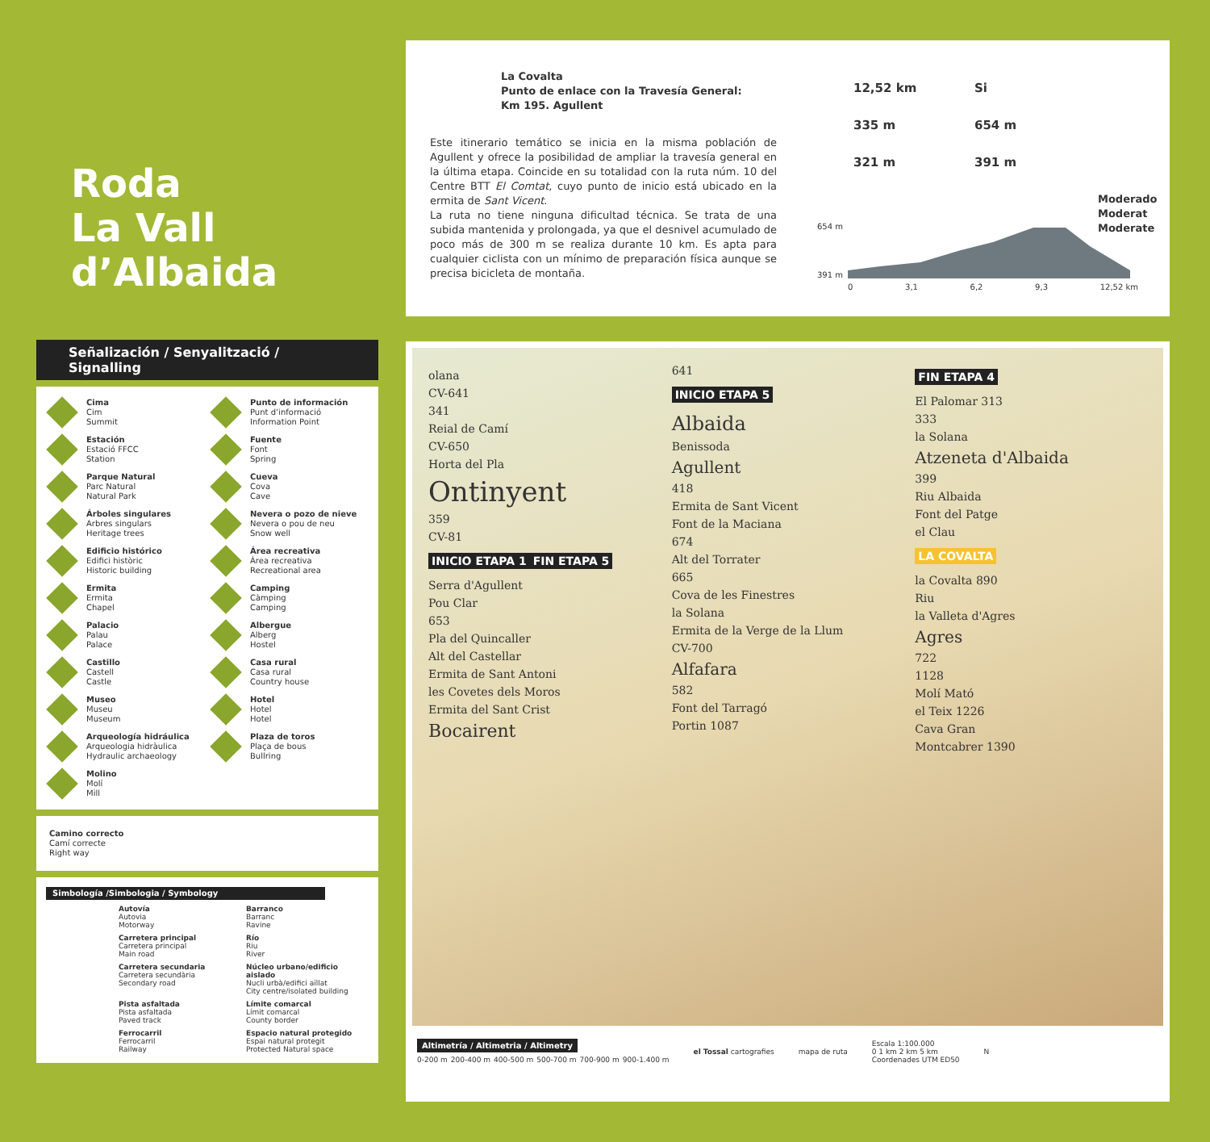Roda
La Vall
d’Albaida
La Covalta
Punto de enlace con la Travesía General:
Km 195. Agullent
Este itinerario temático se inicia en la misma población de Agullent y ofrece la posibilidad de ampliar la travesía general en la última etapa. Coincide en su totalidad con la ruta núm. 10 del Centre BTT El Comtat, cuyo punto de inicio está ubicado en la ermita de Sant Vicent.
La ruta no tiene ninguna dificultad técnica. Se trata de una subida mantenida y prolongada, ya que el desnivel acumulado de poco más de 300 m se realiza durante 10 km. Es apta para cualquier ciclista con un mínimo de preparación física aunque se precisa bicicleta de montaña.
12,52 km
Si
335 m
654 m
321 m
391 m
Moderado
Moderat
Moderate
654 m
391 m
0 3,1 6,2 9,3 12,52 km
Señalización / Senyalització / Signalling
Cima
Cim
Summit
Punto de información
Punt d’informació
Information Point
Estación
Estació FFCC
Station
Fuente
Font
Spring
Parque Natural
Parc Natural
Natural Park
Cueva
Cova
Cave
Árboles singulares
Arbres singulars
Heritage trees
Nevera o pozo de nieve
Nevera o pou de neu
Snow well
Edificio histórico
Edifici històric
Historic building
Área recreativa
Àrea recreativa
Recreational area
Ermita
Ermita
Chapel
Camping
Càmping
Camping
Palacio
Palau
Palace
Albergue
Alberg
Hostel
Castillo
Castell
Castle
Casa rural
Casa rural
Country house
Museo
Museu
Museum
Hotel
Hotel
Hotel
Arqueología hidráulica
Arqueologia hidràulica
Hydraulic archaeology
Plaza de toros
Plaça de bous
Bullring
Molino
Molí
Mill
Camino correcto
Camí correcte
Right way
Simbología /Simbologia / Symbology
Autovía
Autovia
Motorway
Barranco
Barranc
Ravine
Carretera principal
Carretera principal
Main road
Río
Riu
River
Carretera secundaria
Carretera secundària
Secondary road
Núcleo urbano/edificio aislado
Nucli urbà/edifici aïllat
City centre/isolated building
Pista asfaltada
Pista asfaltada
Paved track
Límite comarcal
Límit comarcal
County border
Ferrocarril
Ferrocarril
Railway
Espacio natural protegido
Espai natural protegit
Protected Natural space
olana
CV-641
341
Reial de Camí
CV-650
Horta del Pla
Ontinyent
359
CV-81
INICIO ETAPA 1
FIN ETAPA 5
Serra d'Agullent
Pou Clar
653
Pla del Quincaller
Alt del Castellar
Ermita de Sant Antoni
les Covetes dels Moros
Ermita del Sant Crist
Bocairent
641
INICIO ETAPA 5
Albaida
Benissoda
Agullent
418
Ermita de Sant Vicent
Font de la Maciana
674
Alt del Torrater
665
Cova de les Finestres
la Solana
Ermita de la Verge de la Llum
CV-700
Alfafara
582
Font del Tarragó
Portin 1087
FIN ETAPA 4
El Palomar 313
333
la Solana
Atzeneta d'Albaida
399
Riu Albaida
Font del Patge
el Clau
LA COVALTA
la Covalta 890
Riu
la Valleta d'Agres
Agres
722
1128
Molí Mató
el Teix 1226
Cava Gran
Montcabrer 1390
Altimetría / Altimetria / Altimetry
0-200 m 200-400 m 400-500 m 500-700 m 700-900 m 900-1.400 m
el Tossal cartografies mapa de ruta
Escala 1:100.000
0 1 km 2 km 5 km
Coordenades UTM ED50
N